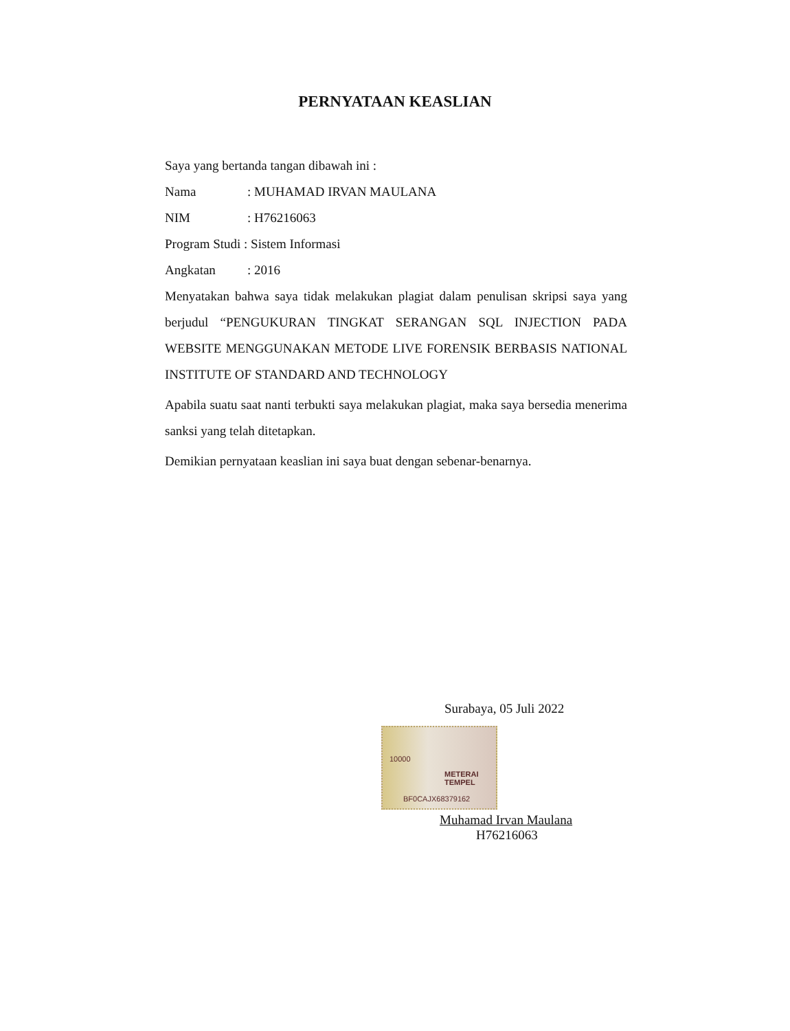PERNYATAAN KEASLIAN
Saya yang bertanda tangan dibawah ini :
Nama: MUHAMAD IRVAN MAULANA
NIM: H76216063
Program Studi : Sistem Informasi
Angkatan: 2016
Menyatakan bahwa saya tidak melakukan plagiat dalam penulisan skripsi saya yang berjudul “PENGUKURAN TINGKAT SERANGAN SQL INJECTION PADA WEBSITE MENGGUNAKAN METODE LIVE FORENSIK BERBASIS NATIONAL INSTITUTE OF STANDARD AND TECHNOLOGY
Apabila suatu saat nanti terbukti saya melakukan plagiat, maka saya bersedia menerima sanksi yang telah ditetapkan.
Demikian pernyataan keaslian ini saya buat dengan sebenar-benarnya.
Surabaya, 05 Juli 2022
10000
METERAI TEMPEL
BF0CAJX68379162
Muhamad Irvan Maulana
H76216063